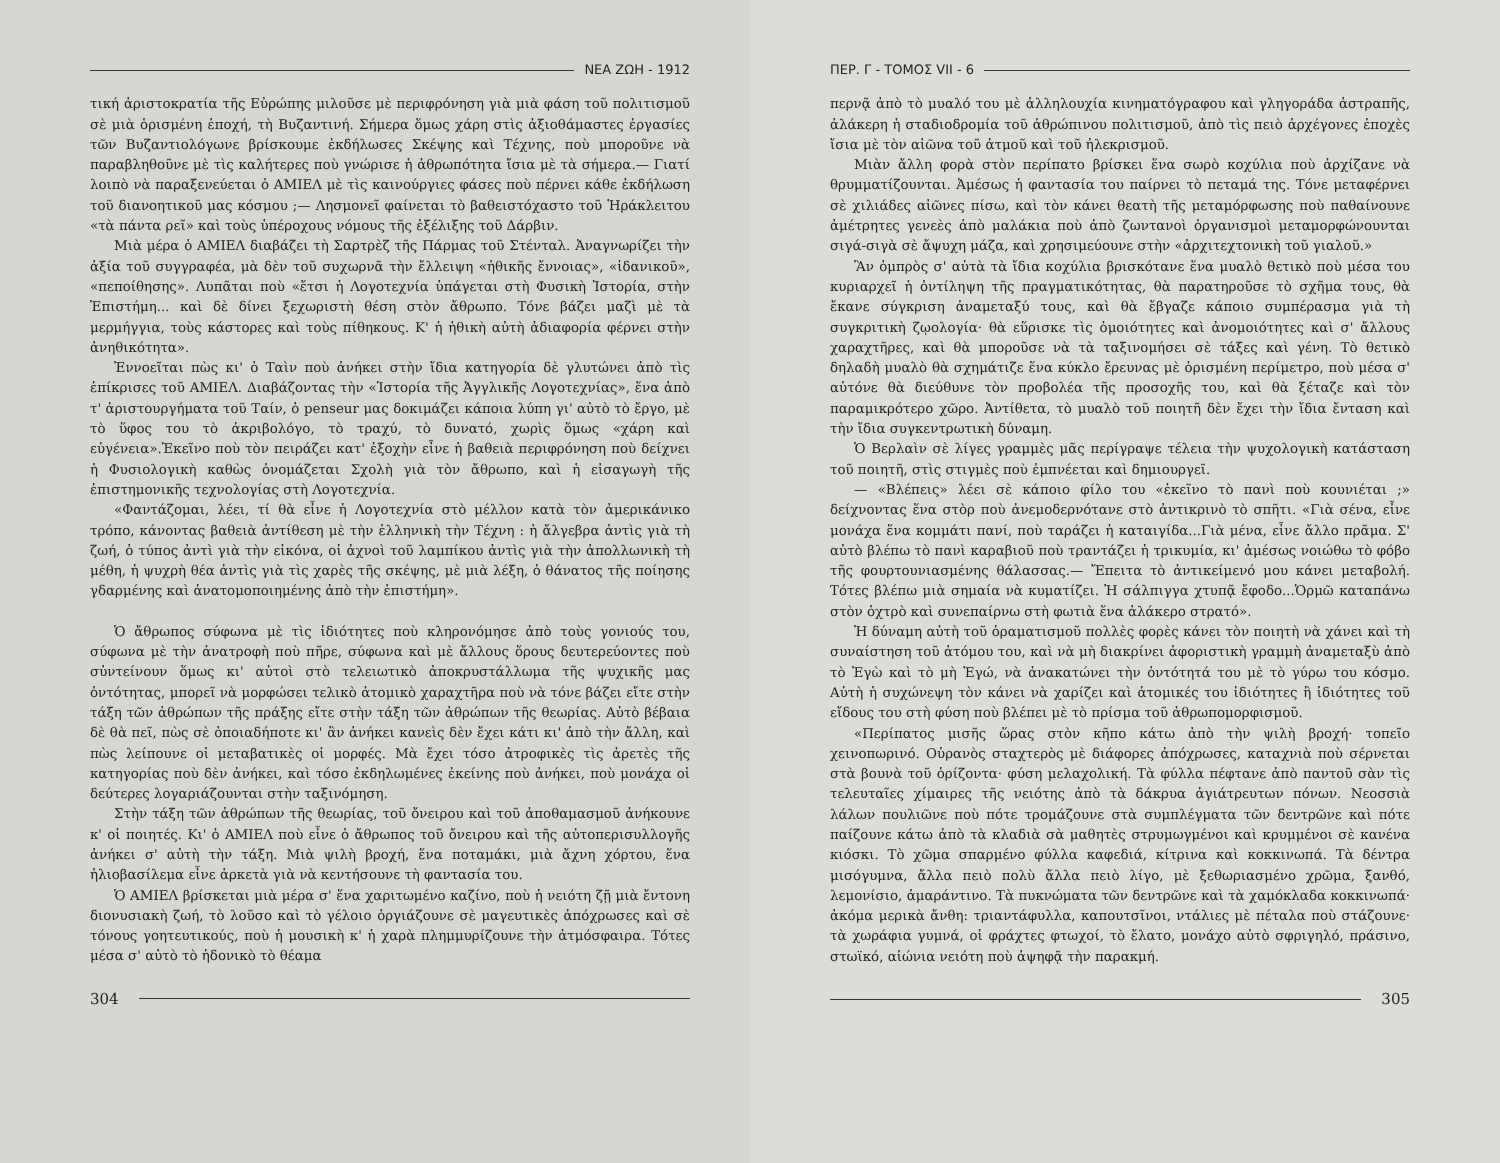ΝΕΑ ΖΩΗ - 1912
τική ἀριστοκρατία τῆς Εὐρώπης μιλοῦσε μὲ περιφρόνηση γιὰ μιὰ φάση τοῦ πολιτισμοῦ σὲ μιὰ ὁρισμένη ἐποχή, τὴ Βυζαντινή. Σήμερα ὅμως χάρη στὶς ἀξιοθάμαστες ἐργασίες τῶν Βυζαντιολόγωνε βρίσκουμε ἐκδήλωσες Σκέψης καὶ Τέχνης, ποὺ μποροῦνε νὰ παραβληθοῦνε μὲ τὶς καλήτερες ποὺ γνώρισε ἡ ἀθρωπότητα ἴσια μὲ τὰ σήμερα.— Γιατί λοιπὸ νὰ παραξενεύεται ὁ AMIEΛ μὲ τὶς καινούργιες φάσες ποὺ πέρνει κάθε ἐκδήλωση τοῦ διανοητικοῦ μας κόσμου ;— Λησμονεῖ φαίνεται τὸ βαθειστόχαστο τοῦ Ἡράκλειτου «τὰ πάντα ρεῖ» καὶ τοὺς ὑπέροχους νόμους τῆς ἐξέλιξης τοῦ Δάρβιν.
Μιὰ μέρα ὁ AMIEΛ διαβάζει τὴ Σαρτρὲζ τῆς Πάρμας τοῦ Στένταλ. Ἀναγνωρίζει τὴν ἀξία τοῦ συγγραφέα, μὰ δὲν τοῦ συχωρνᾶ τὴν ἔλλειψη «ἠθικῆς ἔννοιας», «ἰδανικοῦ», «πεποίθησης». Λυπᾶται ποὺ «ἔτσι ἡ Λογοτεχνία ὑπάγεται στὴ Φυσικὴ Ἱστορία, στὴν Ἐπιστήμη... καὶ δὲ δίνει ξεχωριστὴ θέση στὸν ἄθρωπο. Τόνε βάζει μαζὶ μὲ τὰ μερμήγγια, τοὺς κάστορες καὶ τοὺς πίθηκους. Κ' ἡ ἠθικὴ αὐτὴ ἀδιαφορία φέρνει στὴν ἀνηθικότητα».
Ἐννοεῖται πὼς κι' ὁ Ταὶν ποὺ ἀνήκει στὴν ἴδια κατηγορία δὲ γλυτώνει ἀπὸ τὶς ἐπίκρισες τοῦ AMIEΛ. Διαβάζοντας τὴν «Ἱστορία τῆς Ἀγγλικῆς Λογοτεχνίας», ἕνα ἀπὸ τ' ἀριστουργήματα τοῦ Ταίν, ὁ penseur μας δοκιμάζει κάποια λύπη γι' αὐτὸ τὸ ἔργο, μὲ τὸ ὕφος του τὸ ἀκριβολόγο, τὸ τραχύ, τὸ δυνατό, χωρὶς ὅμως «χάρη καὶ εὐγένεια».Ἐκεῖνο ποὺ τὸν πειράζει κατ' ἐξοχὴν εἶνε ἡ βαθειὰ περιφρόνηση ποὺ δείχνει ἡ Φυσιολογικὴ καθὼς ὀνομάζεται Σχολὴ γιὰ τὸν ἄθρωπο, καὶ ἡ εἰσαγωγὴ τῆς ἐπιστημονικῆς τεχνολογίας στὴ Λογοτεχνία.
«Φαντάζομαι, λέει, τί θὰ εἶνε ἡ Λογοτεχνία στὸ μέλλον κατὰ τὸν ἀμερικάνικο τρόπο, κάνοντας βαθειὰ ἀντίθεση μὲ τὴν ἑλληνικὴ τὴν Τέχνη : ἡ ἄλγεβρα ἀντὶς γιὰ τὴ ζωή, ὁ τύπος ἀντὶ γιὰ τὴν εἰκόνα, οἱ ἀχνοὶ τοῦ λαμπίκου ἀντὶς γιὰ τὴν ἀπολλωνικὴ τὴ μέθη, ἡ ψυχρὴ θέα ἀντὶς γιὰ τὶς χαρὲς τῆς σκέψης, μὲ μιὰ λέξη, ὁ θάνατος τῆς ποίησης γδαρμένης καὶ ἀνατομοποιημένης ἀπὸ τὴν ἐπιστήμη».
Ὁ ἄθρωπος σύφωνα μὲ τὶς ἰδιότητες ποὺ κληρονόμησε ἀπὸ τοὺς γονιούς του, σύφωνα μὲ τὴν ἀνατροφὴ ποὺ πῆρε, σύφωνα καὶ μὲ ἄλλους ὅρους δευτερεύοντες ποὺ σὐντείνουν ὅμως κι' αὐτοὶ στὸ τελειωτικὸ ἀποκρυστάλλωμα τῆς ψυχικῆς μας ὀντότητας, μπορεῖ νὰ μορφώσει τελικὸ ἀτομικὸ χαραχτῆρα ποὺ νὰ τόνε βάζει εἴτε στὴν τάξη τῶν ἀθρώπων τῆς πράξης εἴτε στὴν τάξη τῶν ἀθρώπων τῆς θεωρίας. Αὐτὸ βέβαια δὲ θὰ πεῖ, πὼς σὲ ὁποιαδήποτε κι' ἂν ἀνήκει κανεὶς δὲν ἔχει κάτι κι' ἀπὸ τὴν ἄλλη, καὶ πὼς λείπουνε οἱ μεταβατικὲς οἱ μορφές. Μὰ ἔχει τόσο ἀτροφικὲς τὶς ἀρετὲς τῆς κατηγορίας ποὺ δὲν ἀνήκει, καὶ τόσο ἐκδηλωμένες ἐκείνης ποὺ ἀνήκει, ποὺ μονάχα οἱ δεύτερες λογαριάζουνται στὴν ταξινόμηση.
Στὴν τάξη τῶν ἀθρώπων τῆς θεωρίας, τοῦ ὄνειρου καὶ τοῦ ἀποθαμασμοῦ ἀνήκουνε κ' οἱ ποιητές. Κι' ὁ AMIEΛ ποὺ εἶνε ὁ ἄθρωπος τοῦ ὄνειρου καὶ τῆς αὐτοπερισυλλογῆς ἀνήκει σ' αὐτὴ τὴν τάξη. Μιὰ ψιλὴ βροχή, ἕνα ποταμάκι, μιὰ ἄχνη χόρτου, ἕνα ἡλιοβασίλεμα εἶνε ἀρκετὰ γιὰ νὰ κεντήσουνε τὴ φαντασία του.
Ὁ AMIEΛ βρίσκεται μιὰ μέρα σ' ἕνα χαριτωμένο καζίνο, ποὺ ἡ νειότη ζῇ μιὰ ἔντονη διονυσιακὴ ζωή, τὸ λοῦσο καὶ τὸ γέλοιο ὀργιάζουνε σὲ μαγευτικὲς ἀπόχρωσες καὶ σὲ τόνους γοητευτικούς, ποὺ ἡ μουσικὴ κ' ἡ χαρὰ πλημμυρίζουνε τὴν ἀτμόσφαιρα. Τότες μέσα σ' αὐτὸ τὸ ἡδονικὸ τὸ θέαμα
304
ΠΕΡ. Γ - ΤΟΜΟΣ VII - 6
περνᾷ ἀπὸ τὸ μυαλό του μὲ ἀλληλουχία κινηματόγραφου καὶ γληγοράδα ἀστραπῆς, ἀλάκερη ἡ σταδιοδρομία τοῦ ἀθρώπινου πολιτισμοῦ, ἀπὸ τὶς πειὸ ἀρχέγονες ἐποχὲς ἴσια μὲ τὸν αἰῶνα τοῦ ἀτμοῦ καὶ τοῦ ἠλεκρισμοῦ.
Μιὰν ἄλλη φορὰ στὸν περίπατο βρίσκει ἕνα σωρὸ κοχύλια ποὺ ἀρχίζανε νὰ θρυμματίζουνται. Ἀμέσως ἡ φαντασία του παίρνει τὸ πεταμά της. Τόνε μεταφέρνει σὲ χιλιάδες αἰῶνες πίσω, καὶ τὸν κάνει θεατὴ τῆς μεταμόρφωσης ποὺ παθαίνουνε ἀμέτρητες γενεὲς ἀπὸ μαλάκια ποὺ ἀπὸ ζωντανοὶ ὀργανισμοὶ μεταμορφώνουνται σιγά-σιγὰ σὲ ἄψυχη μάζα, καὶ χρησιμεύουνε στὴν «ἀρχιτεχτονικὴ τοῦ γιαλοῦ.»
Ἂν ὁμπρὸς σ' αὐτὰ τὰ ἴδια κοχύλια βρισκότανε ἕνα μυαλὸ θετικὸ ποὺ μέσα του κυριαρχεῖ ἡ ὀντίληψη τῆς πραγματικότητας, θὰ παρατηροῦσε τὸ σχῆμα τους, θὰ ἔκανε σύγκριση ἀναμεταξύ τους, καὶ θὰ ἔβγαζε κάποιο συμπέρασμα γιὰ τὴ συγκριτικὴ ζῳολογία· θὰ εὕρισκε τὶς ὁμοιότητες καὶ ἀνομοιότητες καὶ σ' ἄλλους χαραχτῆρες, καὶ θὰ μποροῦσε νὰ τὰ ταξινομήσει σὲ τάξες καὶ γένη. Τὸ θετικὸ δηλαδὴ μυαλὸ θὰ σχημάτιζε ἕνα κύκλο ἔρευνας μὲ ὁρισμένη περίμετρο, ποὺ μέσα σ' αὐτόνε θὰ διεύθυνε τὸν προβολέα τῆς προσοχῆς του, καὶ θὰ ξέταζε καὶ τὸν παραμικρότερο χῶρο. Ἀντίθετα, τὸ μυαλὸ τοῦ ποιητῆ δὲν ἔχει τὴν ἴδια ἔνταση καὶ τὴν ἴδια συγκεντρωτικὴ δύναμη.
Ὁ Βερλαὶν σὲ λίγες γραμμὲς μᾶς περίγραψε τέλεια τὴν ψυχολογικὴ κατάσταση τοῦ ποιητῆ, στὶς στιγμὲς ποὺ ἐμπνέεται καὶ δημιουργεῖ.
— «Βλέπεις» λέει σὲ κάποιο φίλο του «ἐκεῖνο τὸ πανὶ ποὺ κουνιέται ;» δείχνοντας ἕνα στὸρ ποὺ ἀνεμοδερνότανε στὸ ἀντικρινὸ τὸ σπῆτι. «Γιὰ σένα, εἶνε μονάχα ἕνα κομμάτι πανί, ποὺ ταράζει ἡ καταιγίδα...Γιὰ μένα, εἶνε ἄλλο πρᾶμα. Σ' αὐτὸ βλέπω τὸ πανὶ καραβιοῦ ποὺ τραντάζει ἡ τρικυμία, κι' ἀμέσως νοιώθω τὸ φόβο τῆς φουρτουνιασμένης θάλασσας.— Ἔπειτα τὸ ἀντικείμενό μου κάνει μεταβολή. Τότες βλέπω μιὰ σημαία νὰ κυματίζει. Ἡ σάλπιγγα χτυπᾷ ἔφοδο...Ὁρμῶ καταπάνω στὸν ὀχτρὸ καὶ συνεπαίρνω στὴ φωτιὰ ἕνα ἀλάκερο στρατό».
Ἡ δύναμη αὐτὴ τοῦ ὁραματισμοῦ πολλὲς φορὲς κάνει τὸν ποιητὴ νὰ χάνει καὶ τὴ συναίστηση τοῦ ἀτόμου του, καὶ νὰ μὴ διακρίνει ἀφοριστικὴ γραμμὴ ἀναμεταξὺ ἀπὸ τὸ Ἐγὼ καὶ τὸ μὴ Ἐγώ, νὰ ἀνακατώνει τὴν ὀντότητά του μὲ τὸ γύρω του κόσμο. Αὐτὴ ἡ συχώνεψη τὸν κάνει νὰ χαρίζει καὶ ἀτομικές του ἰδιότητες ἢ ἰδιότητες τοῦ εἴδους του στὴ φύση ποὺ βλέπει μὲ τὸ πρίσμα τοῦ ἀθρωπομορφισμοῦ.
«Περίπατος μισῆς ὥρας στὸν κῆπο κάτω ἀπὸ τὴν ψιλὴ βροχή· τοπεῖο χεινοπωρινό. Οὐρανὸς σταχτερὸς μὲ διάφορες ἀπόχρωσες, καταχνιὰ ποὺ σέρνεται στὰ βουνὰ τοῦ ὁρίζοντα· φύση μελαχολική. Τὰ φύλλα πέφτανε ἀπὸ παντοῦ σὰν τὶς τελευταῖες χίμαιρες τῆς νειότης ἀπὸ τὰ δάκρυα ἀγιάτρευτων πόνων. Νεοσσιὰ λάλων πουλιῶνε ποὺ πότε τρομάζουνε στὰ συμπλέγματα τῶν δεντρῶνε καὶ πότε παίζουνε κάτω ἀπὸ τὰ κλαδιὰ σὰ μαθητὲς στρυμωγμένοι καὶ κρυμμένοι σὲ κανένα κιόσκι. Τὸ χῶμα σπαρμένο φύλλα καφεδιά, κίτρινα καὶ κοκκινωπά. Τὰ δέντρα μισόγυμνα, ἄλλα πειὸ πολὺ ἄλλα πειὸ λίγο, μὲ ξεθωριασμένο χρῶμα, ξανθό, λεμονίσιο, ἀμαράντινο. Τὰ πυκνώματα τῶν δεντρῶνε καὶ τὰ χαμόκλαδα κοκκινωπά· ἀκόμα μερικὰ ἄνθη: τριαντάφυλλα, καπουτσῖνοι, ντάλιες μὲ πέταλα ποὺ στάζουνε· τὰ χωράφια γυμνά, οἱ φράχτες φτωχοί, τὸ ἔλατο, μονάχο αὐτὸ σφριγηλό, πράσινο, στωϊκό, αἰώνια νειότη ποὺ ἀψηφᾷ τὴν παρακμή.
305